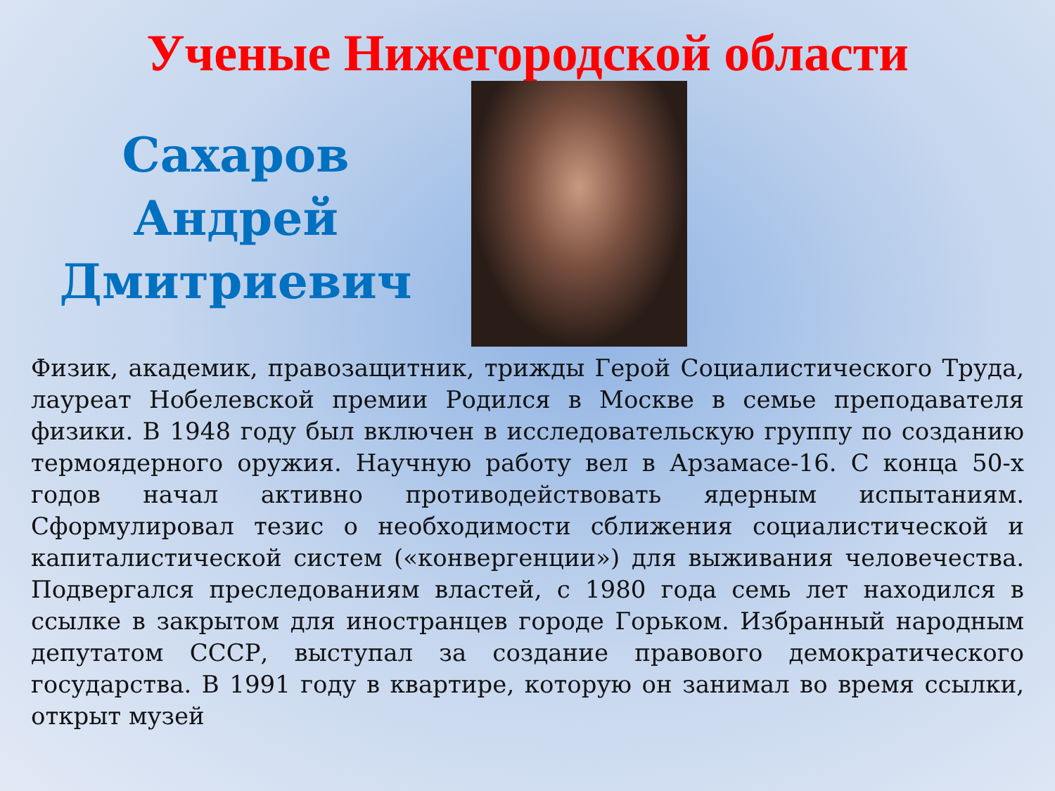Ученые Нижегородской области
Сахаров
Андрей
Дмитриевич
Физик, академик, правозащитник, трижды Герой Социалистического Труда, лауреат Нобелевской премии Родился в Москве в семье преподавателя физики. В 1948 году был включен в исследовательскую группу по созданию термоядерного оружия. Научную работу вел в Арзамасе-16. С конца 50-х годов начал активно противодействовать ядерным испытаниям. Сформулировал тезис о необходимости сближения социалистической и капиталистической систем («конвергенции») для выживания человечества. Подвергался преследованиям властей, с 1980 года семь лет находился в ссылке в закрытом для иностранцев городе Горьком. Избранный народным депутатом СССР, выступал за создание правового демократического государства. В 1991 году в квартире, которую он занимал во время ссылки, открыт музей